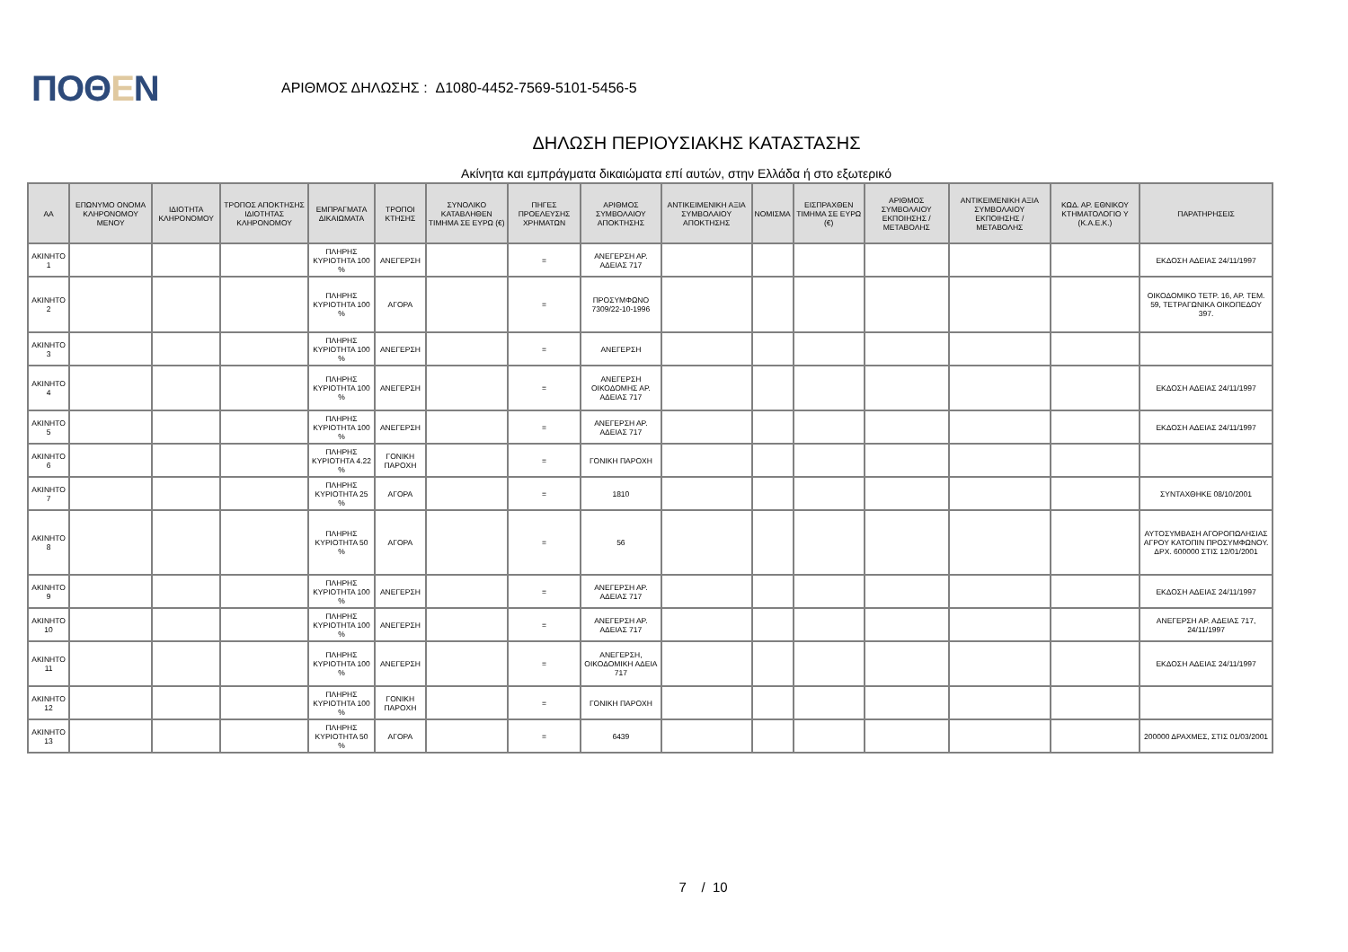ΠΟΘΕΝ
ΑΡΙΘΜΟΣ ΔΗΛΩΣΗΣ : Δ1080-4452-7569-5101-5456-5
ΔΗΛΩΣΗ ΠΕΡΙΟΥΣΙΑΚΗΣ ΚΑΤΑΣΤΑΣΗΣ
Ακίνητα και εμπράγματα δικαιώματα επί αυτών, στην Ελλάδα ή στο εξωτερικό
| ΑΑ | ΕΠΩΝΥΜΟ ΟΝΟΜΑ ΚΛΗΡΟΝΟΜΟΥ ΜΕΝΟΥ | ΙΔΙΟΤΗΤΑ ΚΛΗΡΟΝΟΜΟΥ | ΤΡΟΠΟΣ ΑΠΟΚΤΗΣΗΣ ΙΔΙΟΤΗΤΑΣ ΚΛΗΡΟΝΟΜΟΥ | ΕΜΠΡΑΓΜΑΤΑ ΔΙΚΑΙΩΜΑΤΑ | ΤΡΟΠΟΙ ΚΤΗΣΗΣ | ΣΥΝΟΛΙΚΟ ΚΑΤΑΒΛΗΘΕΝ ΤΙΜΗΜΑ ΣΕ ΕΥΡΩ (€) | ΠΗΓΕΣ ΠΡΟΕΛΕΥΣΗΣ ΧΡΗΜΑΤΩΝ | ΑΡΙΘΜΟΣ ΣΥΜΒΟΛΑΙΟΥ ΑΠΟΚΤΗΣΗΣ | ΑΝΤΙΚΕΙΜΕΝΙΚΗ ΑΞΙΑ ΣΥΜΒΟΛΑΙΟΥ ΑΠΟΚΤΗΣΗΣ | ΝΟΜΙΣΜΑ | ΕΙΣΠΡΑΧΘΕΝ ΤΙΜΗΜΑ ΣΕ ΕΥΡΩ (€) | ΑΡΙΘΜΟΣ ΣΥΜΒΟΛΑΙΟΥ ΕΚΠΟΙΗΣΗΣ /ΜΕΤΑΒΟΛΗΣ | ΑΝΤΙΚΕΙΜΕΝΙΚΗ ΑΞΙΑ ΣΥΜΒΟΛΑΙΟΥ ΕΚΠΟΙΗΣΗΣ / ΜΕΤΑΒΟΛΗΣ | ΚΩΔ. ΑΡ. ΕΘΝΙΚΟΥ ΚΤΗΜΑΤΟΛΟΓΙΟ Υ (Κ.Α.Ε.Κ.) | ΠΑΡΑΤΗΡΗΣΕΙΣ |
| --- | --- | --- | --- | --- | --- | --- | --- | --- | --- | --- | --- | --- | --- | --- | --- |
| ΑΚΙΝΗΤΟ 1 | | | | ΠΛΗΡΗΣ ΚΥΡΙΟΤΗΤΑ 100 % | ΑΝΕΓΕΡΣΗ | | = | ΑΝΕΓΕΡΣΗ ΑΡ. ΑΔΕΙΑΣ 717 | | | | | | | ΕΚΔΟΣΗ ΑΔΕΙΑΣ 24/11/1997 |
| ΑΚΙΝΗΤΟ 2 | | | | ΠΛΗΡΗΣ ΚΥΡΙΟΤΗΤΑ 100 % | ΑΓΟΡΑ | | = | ΠΡΟΣΥΜΦΩΝΟ 7309/22-10-1996 | | | | | | | ΟΙΚΟΔΟΜΙΚΟ ΤΕΤΡ. 16, ΑΡ. ΤΕΜ. 59, ΤΕΤΡΑΓΩΝΙΚΑ ΟΙΚΟΠΕΔΟΥ 397. |
| ΑΚΙΝΗΤΟ 3 | | | | ΠΛΗΡΗΣ ΚΥΡΙΟΤΗΤΑ 100 % | ΑΝΕΓΕΡΣΗ | | = | ΑΝΕΓΕΡΣΗ | | | | | | | |
| ΑΚΙΝΗΤΟ 4 | | | | ΠΛΗΡΗΣ ΚΥΡΙΟΤΗΤΑ 100 % | ΑΝΕΓΕΡΣΗ | | = | ΑΝΕΓΕΡΣΗ ΟΙΚΟΔΟΜΗΣ ΑΡ. ΑΔΕΙΑΣ 717 | | | | | | | ΕΚΔΟΣΗ ΑΔΕΙΑΣ 24/11/1997 |
| ΑΚΙΝΗΤΟ 5 | | | | ΠΛΗΡΗΣ ΚΥΡΙΟΤΗΤΑ 100 % | ΑΝΕΓΕΡΣΗ | | = | ΑΝΕΓΕΡΣΗ ΑΡ. ΑΔΕΙΑΣ 717 | | | | | | | ΕΚΔΟΣΗ ΑΔΕΙΑΣ 24/11/1997 |
| ΑΚΙΝΗΤΟ 6 | | | | ΠΛΗΡΗΣ ΚΥΡΙΟΤΗΤΑ 4.22 % | ΓΟΝΙΚΗ ΠΑΡΟΧΗ | | = | ΓΟΝΙΚΗ ΠΑΡΟΧΗ | | | | | | | |
| ΑΚΙΝΗΤΟ 7 | | | | ΠΛΗΡΗΣ ΚΥΡΙΟΤΗΤΑ 25 % | ΑΓΟΡΑ | | = | 1810 | | | | | | | ΣΥΝΤΑΧΘΗΚΕ 08/10/2001 |
| ΑΚΙΝΗΤΟ 8 | | | | ΠΛΗΡΗΣ ΚΥΡΙΟΤΗΤΑ 50 % | ΑΓΟΡΑ | | = | 56 | | | | | | | ΑΥΤΟΣΥΜΒΑΣΗ ΑΓΟΡΟΠΩΛΗΣΙΑΣ ΑΓΡΟΥ ΚΑΤΟΠΙΝ ΠΡΟΣΥΜΦΩΝΟΥ. ΔΡΧ. 600000 ΣΤΙΣ 12/01/2001 |
| ΑΚΙΝΗΤΟ 9 | | | | ΠΛΗΡΗΣ ΚΥΡΙΟΤΗΤΑ 100 % | ΑΝΕΓΕΡΣΗ | | = | ΑΝΕΓΕΡΣΗ ΑΡ. ΑΔΕΙΑΣ 717 | | | | | | | ΕΚΔΟΣΗ ΑΔΕΙΑΣ 24/11/1997 |
| ΑΚΙΝΗΤΟ 10 | | | | ΠΛΗΡΗΣ ΚΥΡΙΟΤΗΤΑ 100 % | ΑΝΕΓΕΡΣΗ | | = | ΑΝΕΓΕΡΣΗ ΑΡ. ΑΔΕΙΑΣ 717 | | | | | | | ΑΝΕΓΕΡΣΗ ΑΡ. ΑΔΕΙΑΣ 717, 24/11/1997 |
| ΑΚΙΝΗΤΟ 11 | | | | ΠΛΗΡΗΣ ΚΥΡΙΟΤΗΤΑ 100 % | ΑΝΕΓΕΡΣΗ | | = | ΑΝΕΓΕΡΣΗ, ΟΙΚΟΔΟΜΙΚΗ ΑΔΕΙΑ 717 | | | | | | | ΕΚΔΟΣΗ ΑΔΕΙΑΣ 24/11/1997 |
| ΑΚΙΝΗΤΟ 12 | | | | ΠΛΗΡΗΣ ΚΥΡΙΟΤΗΤΑ 100 % | ΓΟΝΙΚΗ ΠΑΡΟΧΗ | | = | ΓΟΝΙΚΗ ΠΑΡΟΧΗ | | | | | | | |
| ΑΚΙΝΗΤΟ 13 | | | | ΠΛΗΡΗΣ ΚΥΡΙΟΤΗΤΑ 50 % | ΑΓΟΡΑ | | = | 6439 | | | | | | | 200000 ΔΡΑΧΜΕΣ, ΣΤΙΣ 01/03/2001 |
7 / 10